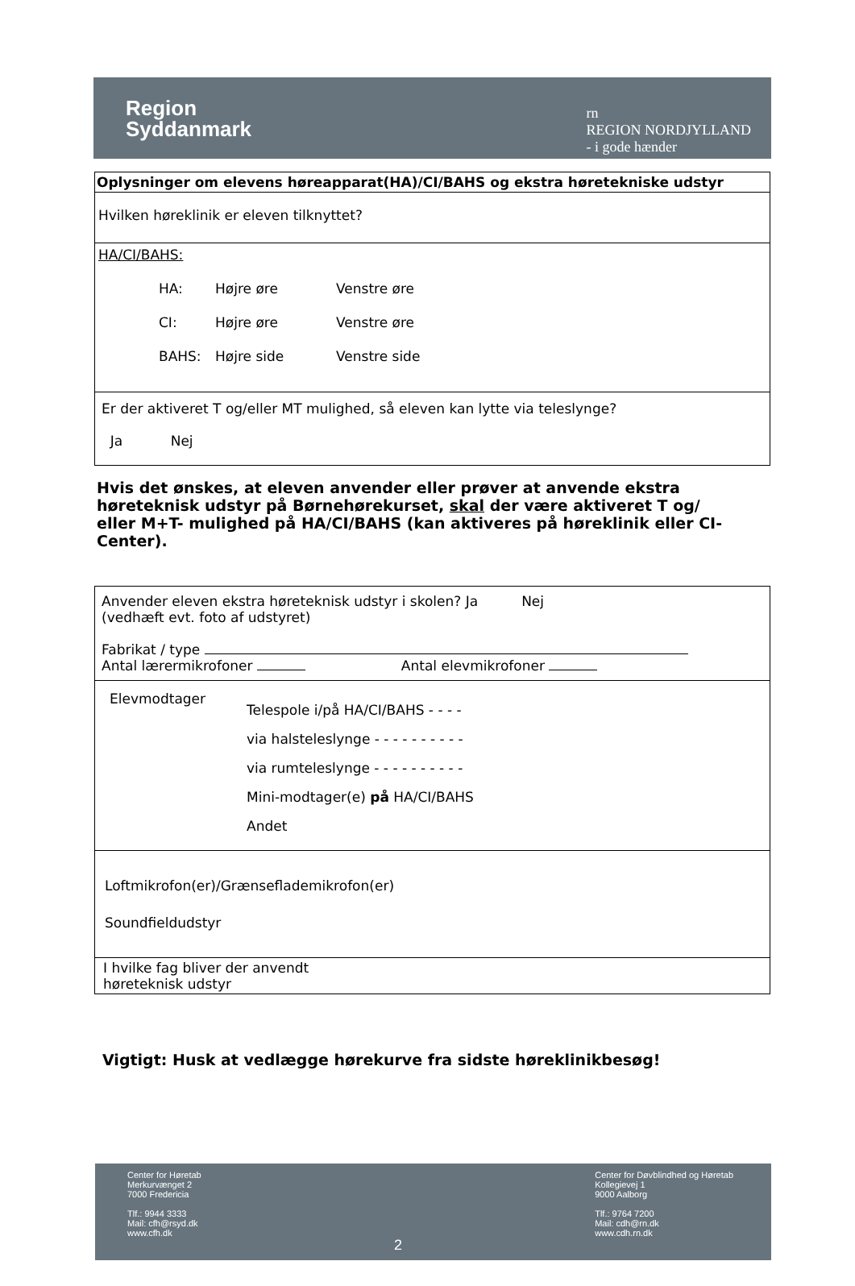Region
Syddanmark
rn
REGION NORDJYLLAND
- i gode hænder
| Oplysninger om elevens høreapparat(HA)/CI/BAHS og ekstra høretekniske udstyr |
| Hvilken høreklinik er eleven tilknyttet? |
| HA/CI/BAHS: HA: Højre øre Venstre øre CI: Højre øre Venstre øre BAHS: Højre side Venstre side |
| Er der aktiveret T og/eller MT mulighed, så eleven kan lytte via teleslynge? Ja Nej |
Hvis det ønskes, at eleven anvender eller prøver at anvende ekstra høreteknisk udstyr på Børnehørekurset, skal der være aktiveret T og/ eller M+T- mulighed på HA/CI/BAHS (kan aktiveres på høreklinik eller CI-Center).
| Anvender eleven ekstra høreteknisk udstyr i skolen? Ja Nej (vedhæft evt. foto af udstyret) Fabrikat / type Antal lærermikrofoner Antal elevmikrofoner |
| Elevmodtager Telespole i/på HA/CI/BAHS - - - - via halsteleslynge - - - - - - - - - - via rumteleslynge - - - - - - - - - - Mini-modtager(e) på HA/CI/BAHS Andet |
| Loftmikrofon(er)/Grænseflademikrofon(er) Soundfieldudstyr |
| I hvilke fag bliver der anvendt høreteknisk udstyr |
Vigtigt: Husk at vedlægge hørekurve fra sidste høreklinikbesøg!
Center for Høretab
Merkurvænget 2
7000 Fredericia
Tlf.: 9944 3333
Mail: cfh@rsyd.dk
www.cfh.dk
2
Center for Døvblindhed og Høretab
Kollegievej 1
9000 Aalborg
Tlf.: 9764 7200
Mail: cdh@rn.dk
www.cdh.rn.dk